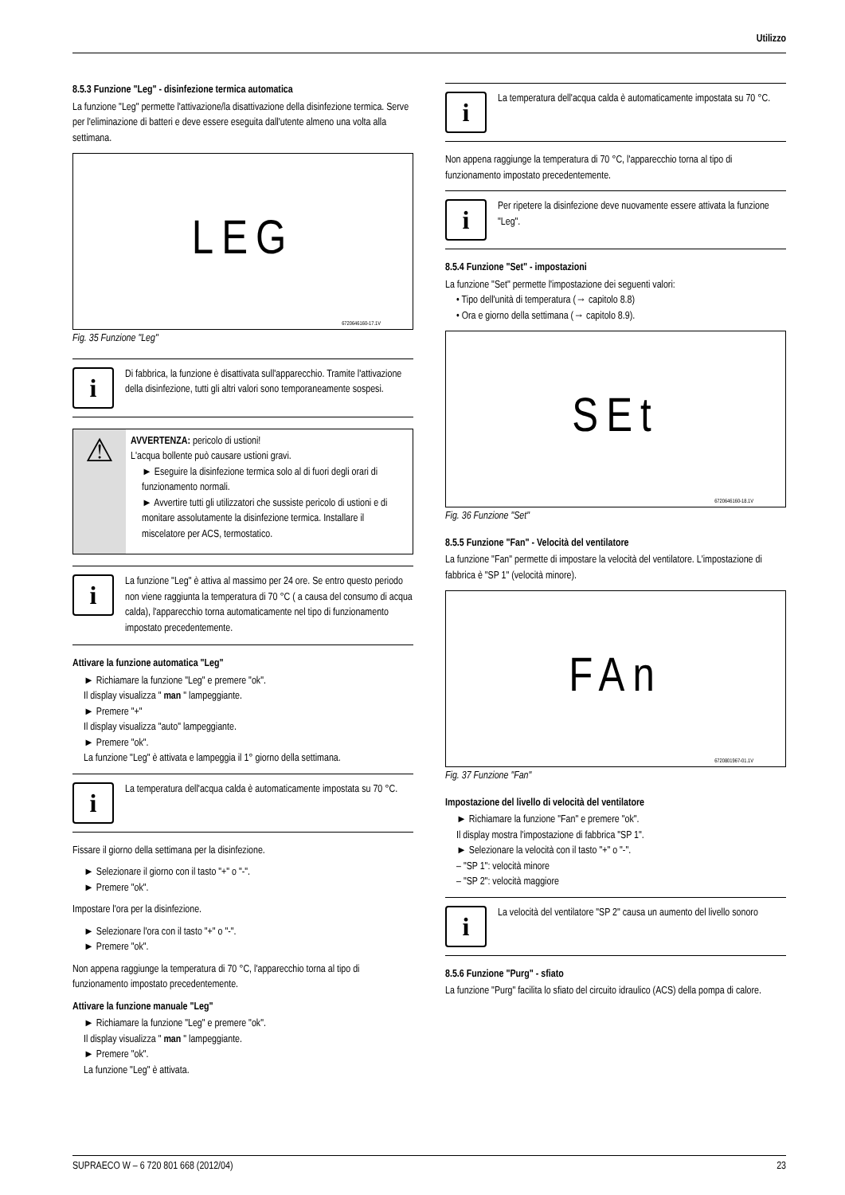Utilizzo
8.5.3 Funzione "Leg" - disinfezione termica automatica
La funzione "Leg" permette l'attivazione/la disattivazione della disinfezione termica. Serve per l'eliminazione di batteri e deve essere eseguita dall'utente almeno una volta alla settimana.
LEG
6720646160-17.1V
Fig. 35 Funzione "Leg"
i
Di fabbrica, la funzione è disattivata sull'apparecchio. Tramite l'attivazione della disinfezione, tutti gli altri valori sono temporaneamente sospesi.
⚠
AVVERTENZA: pericolo di ustioni!
L'acqua bollente può causare ustioni gravi.
► Eseguire la disinfezione termica solo al di fuori degli orari di funzionamento normali.
► Avvertire tutti gli utilizzatori che sussiste pericolo di ustioni e di monitare assolutamente la disinfezione termica. Installare il miscelatore per ACS, termostatico.
i
La funzione "Leg" è attiva al massimo per 24 ore. Se entro questo periodo non viene raggiunta la temperatura di 70 °C ( a causa del consumo di acqua calda), l'apparecchio torna automaticamente nel tipo di funzionamento impostato precedentemente.
Attivare la funzione automatica "Leg"
► Richiamare la funzione "Leg" e premere "ok".
Il display visualizza " man " lampeggiante.
► Premere "+"
Il display visualizza "auto" lampeggiante.
► Premere "ok".
La funzione "Leg" è attivata e lampeggia il 1° giorno della settimana.
i
La temperatura dell'acqua calda è automaticamente impostata su 70 °C.
Fissare il giorno della settimana per la disinfezione.
► Selezionare il giorno con il tasto "+" o "-".
► Premere "ok".
Impostare l'ora per la disinfezione.
► Selezionare l'ora con il tasto "+" o "-".
► Premere "ok".
Non appena raggiunge la temperatura di 70 °C, l'apparecchio torna al tipo di funzionamento impostato precedentemente.
Attivare la funzione manuale "Leg"
► Richiamare la funzione "Leg" e premere "ok".
Il display visualizza " man " lampeggiante.
► Premere "ok".
La funzione "Leg" è attivata.
i
La temperatura dell'acqua calda è automaticamente impostata su 70 °C.
Non appena raggiunge la temperatura di 70 °C, l'apparecchio torna al tipo di funzionamento impostato precedentemente.
i
Per ripetere la disinfezione deve nuovamente essere attivata la funzione "Leg".
8.5.4 Funzione "Set" - impostazioni
La funzione "Set" permette l'impostazione dei seguenti valori:
• Tipo dell'unità di temperatura (→ capitolo 8.8)
• Ora e giorno della settimana (→ capitolo 8.9).
SEt
6720646160-18.1V
Fig. 36 Funzione "Set"
8.5.5 Funzione "Fan" - Velocità del ventilatore
La funzione "Fan" permette di impostare la velocità del ventilatore. L'impostazione di fabbrica è "SP 1" (velocità minore).
FAn
6720801967-01.1V
Fig. 37 Funzione "Fan"
Impostazione del livello di velocità del ventilatore
► Richiamare la funzione "Fan" e premere "ok".
Il display mostra l'impostazione di fabbrica "SP 1".
► Selezionare la velocità con il tasto "+" o "-".
– "SP 1": velocità minore
– "SP 2": velocità maggiore
i
La velocità del ventilatore "SP 2" causa un aumento del livello sonoro
8.5.6 Funzione "Purg" - sfiato
La funzione "Purg" facilita lo sfiato del circuito idraulico (ACS) della pompa di calore.
SUPRAECO W – 6 720 801 668 (2012/04) 23